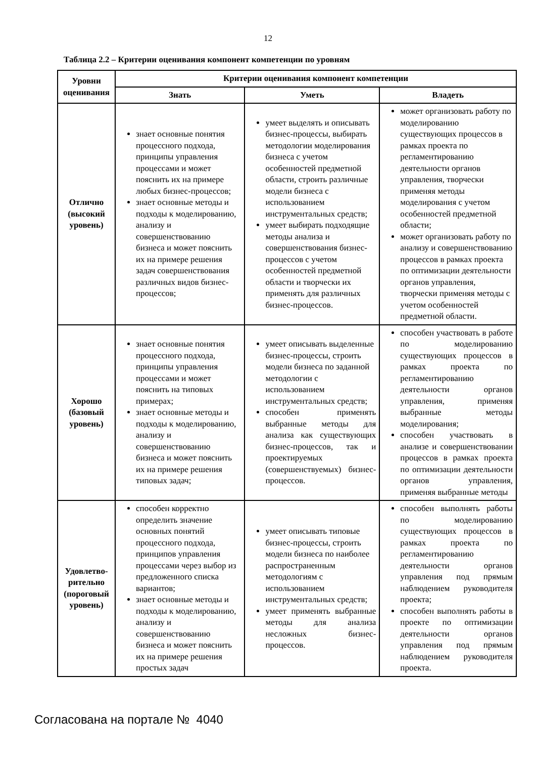12
Таблица 2.2 – Критерии оценивания компонент компетенции по уровням
| Уровни оценивания | Критерии оценивания компонент компетенции | | |
| --- | --- | --- | --- |
| | Знать | Уметь | Владеть |
| Отлично (высокий уровень) | знает основные понятия процессного подхода, принципы управления процессами и может пояснить их на примере любых бизнес-процессов; знает основные методы и подходы к моделированию, анализу и совершенствованию бизнеса и может пояснить их на примере решения задач совершенствования различных видов бизнес-процессов; | умеет выделять и описывать бизнес-процессы, выбирать методологии моделирования бизнеса с учетом особенностей предметной области, строить различные модели бизнеса с использованием инструментальных средств; умеет выбирать подходящие методы анализа и совершенствования бизнес-процессов с учетом особенностей предметной области и творчески их применять для различных бизнес-процессов. | может организовать работу по моделированию существующих процессов в рамках проекта по регламентированию деятельности органов управления, творчески применяя методы моделирования с учетом особенностей предметной области; может организовать работу по анализу и совершенствованию процессов в рамках проекта по оптимизации деятельности органов управления, творчески применяя методы с учетом особенностей предметной области. |
| Хорошо (базовый уровень) | знает основные понятия процессного подхода, принципы управления процессами и может пояснить на типовых примерах; знает основные методы и подходы к моделированию, анализу и совершенствованию бизнеса и может пояснить их на примере решения типовых задач; | умеет описывать выделенные бизнес-процессы, строить модели бизнеса по заданной методологии с использованием инструментальных средств; способен применять выбранные методы для анализа как существующих бизнес-процессов, так и проектируемых (совершенствуемых) бизнес-процессов. | способен участвовать в работе по моделированию существующих процессов в рамках проекта по регламентированию деятельности органов управления, применяя выбранные методы моделирования; способен участвовать в анализе и совершенствовании процессов в рамках проекта по оптимизации деятельности органов управления, применяя выбранные методы |
| Удовлетво-рительно (пороговый уровень) | способен корректно определить значение основных понятий процессного подхода, принципов управления процессами через выбор из предложенного списка вариантов; знает основные методы и подходы к моделированию, анализу и совершенствованию бизнеса и может пояснить их на примере решения простых задач | умеет описывать типовые бизнес-процессы, строить модели бизнеса по наиболее распространенным методологиям с использованием инструментальных средств; умеет применять выбранные методы для анализа несложных бизнес-процессов. | способен выполнять работы по моделированию существующих процессов в рамках проекта по регламентированию деятельности органов управления под прямым наблюдением руководителя проекта; способен выполнять работы в проекте по оптимизации деятельности органов управления под прямым наблюдением руководителя проекта. |
Согласована на портале № 4040